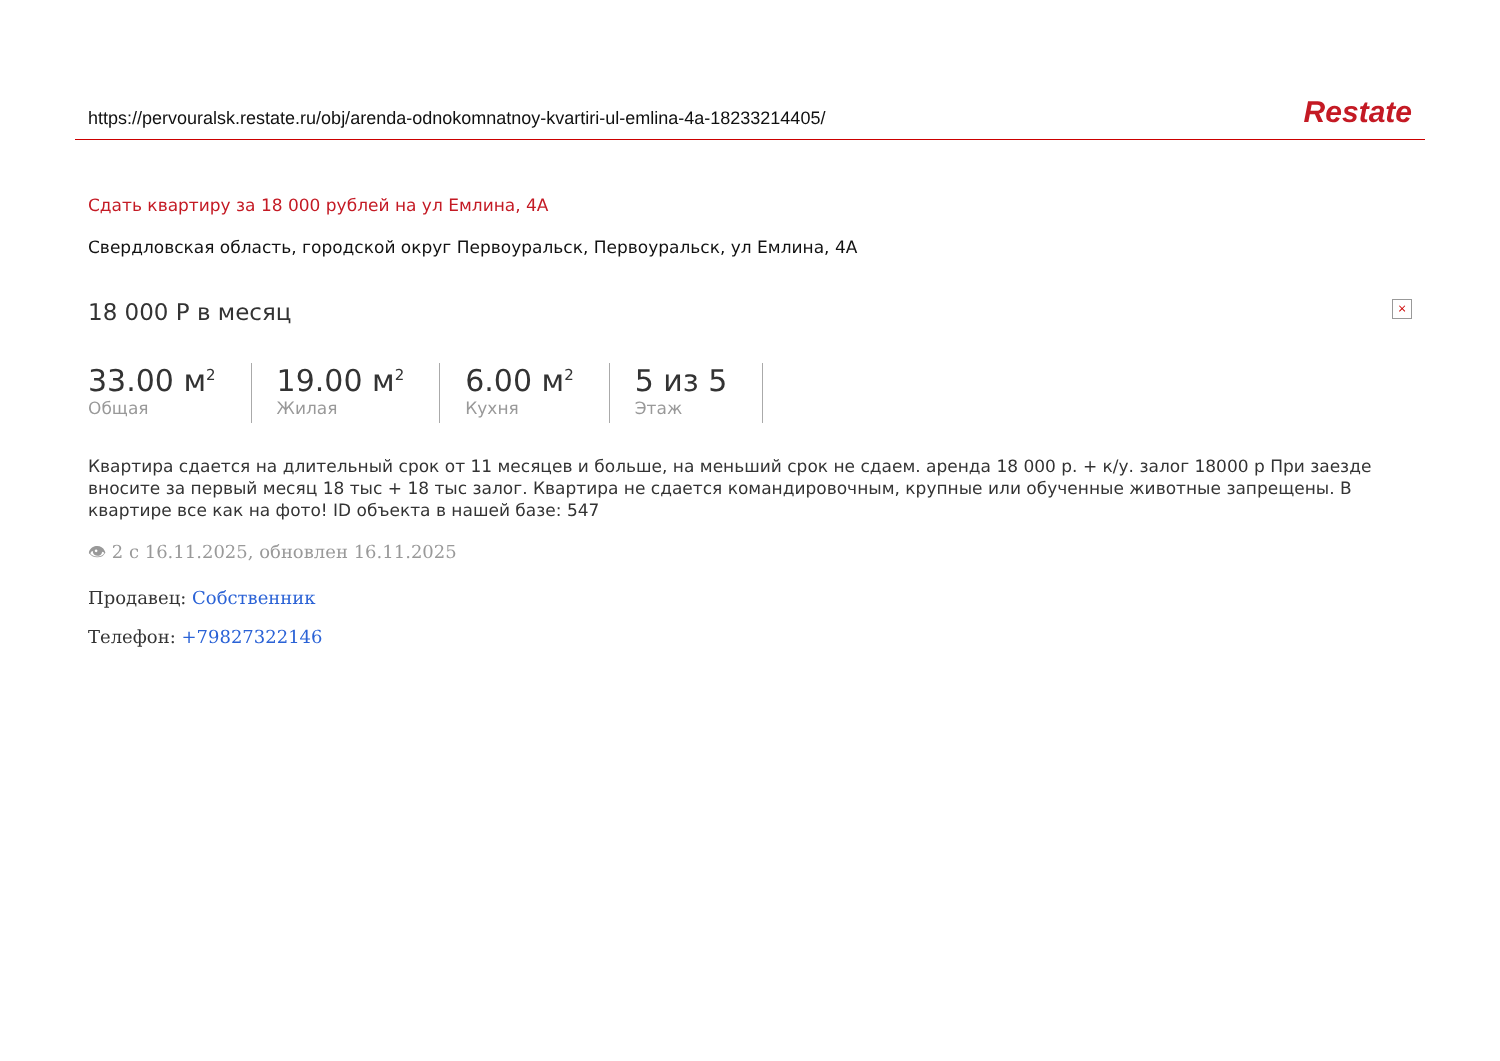https://pervouralsk.restate.ru/obj/arenda-odnokomnatnoy-kvartiri-ul-emlina-4a-18233214405/ Restate
Сдать квартиру за 18 000 рублей на ул Емлина, 4А
Свердловская область, городской округ Первоуральск, Первоуральск, ул Емлина, 4А
18 000 Р в месяц ×
33.00 м<sup>2</sup>
Общая
19.00 м<sup>2</sup>
Жилая
6.00 м<sup>2</sup>
Кухня
5 из 5
Этаж
Квартира сдается на длительный срок от 11 месяцев и больше, на меньший срок не сдаем. аренда 18 000 р. + к/у. залог 18000 р При заезде вносите за первый месяц 18 тыс + 18 тыс залог. Квартира не сдается командировочным, крупные или обученные животные запрещены. В квартире все как на фото! ID объекта в нашей базе: 547
👁 2 с 16.11.2025, обновлен 16.11.2025
Продавец: Собственник
Телефон: +79827322146